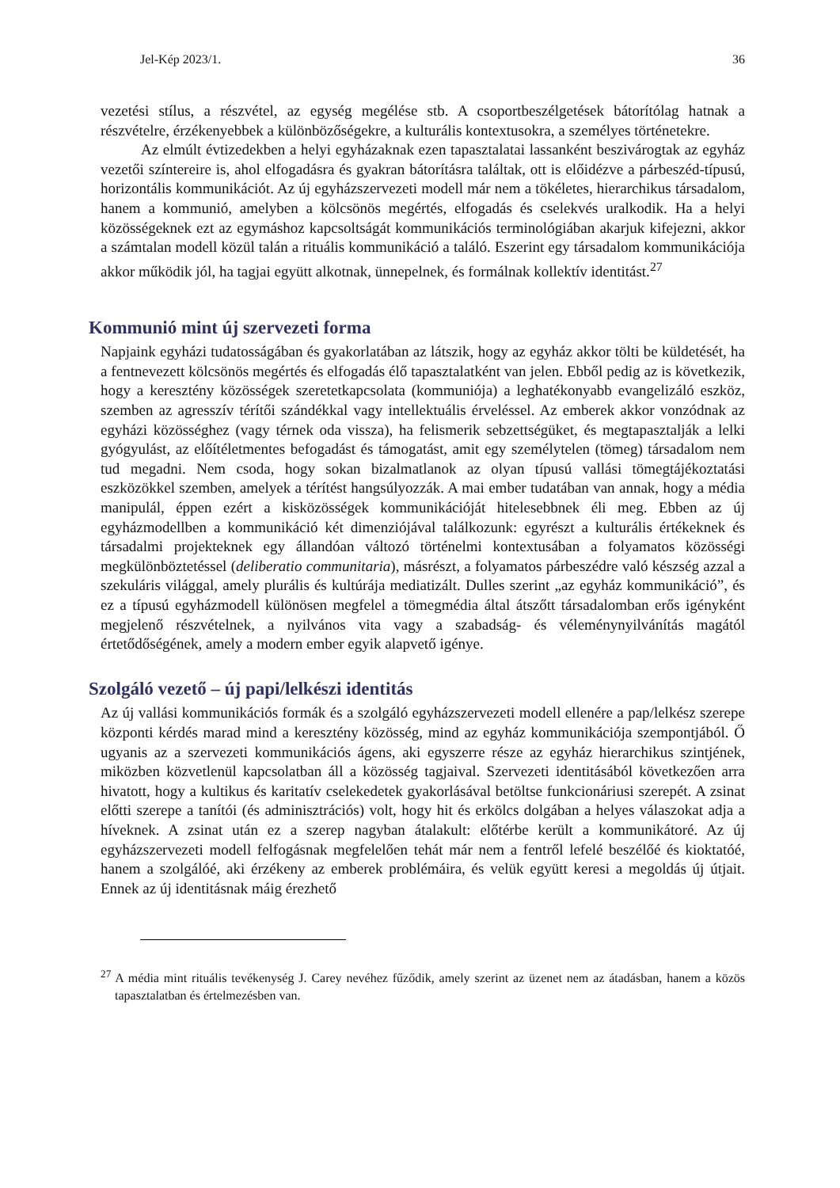Jel-Kép 2023/1. 36
vezetési stílus, a részvétel, az egység megélése stb. A csoportbeszélgetések bátorítólag hatnak a részvételre, érzékenyebbek a különbözőségekre, a kulturális kontextusokra, a személyes történetekre.
Az elmúlt évtizedekben a helyi egyházaknak ezen tapasztalatai lassanként beszivárogtak az egyház vezetői színtereire is, ahol elfogadásra és gyakran bátorításra találtak, ott is előidézve a párbeszéd-típusú, horizontális kommunikációt. Az új egyházszervezeti modell már nem a tökéletes, hierarchikus társadalom, hanem a kommunió, amelyben a kölcsönös megértés, elfogadás és cselekvés uralkodik. Ha a helyi közösségeknek ezt az egymáshoz kapcsoltságát kommunikációs terminológiában akarjuk kifejezni, akkor a számtalan modell közül talán a rituális kommunikáció a találó. Eszerint egy társadalom kommunikációja akkor működik jól, ha tagjai együtt alkotnak, ünnepelnek, és formálnak kollektív identitást.<sup>27</sup>
Kommunió mint új szervezeti forma
Napjaink egyházi tudatosságában és gyakorlatában az látszik, hogy az egyház akkor tölti be küldetését, ha a fentnevezett kölcsönös megértés és elfogadás élő tapasztalatként van jelen. Ebből pedig az is következik, hogy a keresztény közösségek szeretetkapcsolata (kommuniója) a leghatékonyabb evangelizáló eszköz, szemben az agresszív térítői szándékkal vagy intellektuális érveléssel. Az emberek akkor vonzódnak az egyházi közösséghez (vagy térnek oda vissza), ha felismerik sebzettségüket, és megtapasztalják a lelki gyógyulást, az előítéletmentes befogadást és támogatást, amit egy személytelen (tömeg) társadalom nem tud megadni. Nem csoda, hogy sokan bizalmatlanok az olyan típusú vallási tömegtájékoztatási eszközökkel szemben, amelyek a térítést hangsúlyozzák. A mai ember tudatában van annak, hogy a média manipulál, éppen ezért a kisközösségek kommunikációját hitelesebbnek éli meg. Ebben az új egyházmodellben a kommunikáció két dimenziójával találkozunk: egyrészt a kulturális értékeknek és társadalmi projekteknek egy állandóan változó történelmi kontextusában a folyamatos közösségi megkülönböztetéssel (deliberatio communitaria), másrészt, a folyamatos párbeszédre való készség azzal a szekuláris világgal, amely plurális és kultúrája mediatizált. Dulles szerint „az egyház kommunikáció”, és ez a típusú egyházmodell különösen megfelel a tömegmédia által átszőtt társadalomban erős igényként megjelenő részvételnek, a nyilvános vita vagy a szabadság- és véleménynyilvánítás magától értetődőségének, amely a modern ember egyik alapvető igénye.
Szolgáló vezető – új papi/lelkészi identitás
Az új vallási kommunikációs formák és a szolgáló egyházszervezeti modell ellenére a pap/lelkész szerepe központi kérdés marad mind a keresztény közösség, mind az egyház kommunikációja szempontjából. Ő ugyanis az a szervezeti kommunikációs ágens, aki egyszerre része az egyház hierarchikus szintjének, miközben közvetlenül kapcsolatban áll a közösség tagjaival. Szervezeti identitásából következően arra hivatott, hogy a kultikus és karitatív cselekedetek gyakorlásával betöltse funkcionáriusi szerepét. A zsinat előtti szerepe a tanítói (és adminisztrációs) volt, hogy hit és erkölcs dolgában a helyes válaszokat adja a híveknek. A zsinat után ez a szerep nagyban átalakult: előtérbe került a kommunikátoré. Az új egyházszervezeti modell felfogásnak megfelelően tehát már nem a fentről lefelé beszélőé és kioktatóé, hanem a szolgálóé, aki érzékeny az emberek problémáira, és velük együtt keresi a megoldás új útjait. Ennek az új identitásnak máig érezhető
<sup>27</sup> A média mint rituális tevékenység J. Carey nevéhez fűződik, amely szerint az üzenet nem az átadásban, hanem a közös tapasztalatban és értelmezésben van.